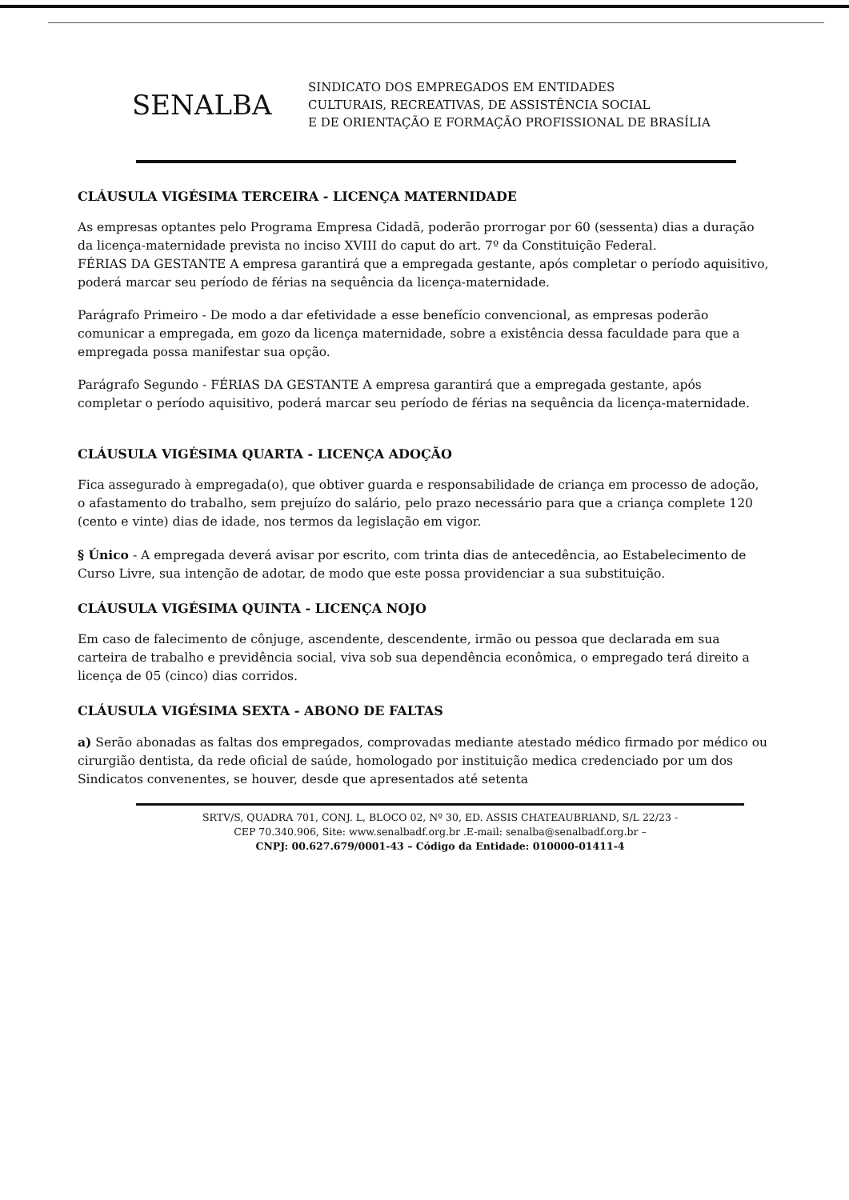SENALBA
SINDICATO DOS EMPREGADOS EM ENTIDADES
CULTURAIS, RECREATIVAS, DE ASSISTÊNCIA SOCIAL
E DE ORIENTAÇÃO E FORMAÇÃO PROFISSIONAL DE BRASÍLIA
CLÁUSULA VIGÉSIMA TERCEIRA - LICENÇA MATERNIDADE
As empresas optantes pelo Programa Empresa Cidadã, poderão prorrogar por 60 (sessenta) dias a duração da licença-maternidade prevista no inciso XVIII do caput do art. 7º da Constituição Federal.
FÉRIAS DA GESTANTE A empresa garantirá que a empregada gestante, após completar o período aquisitivo, poderá marcar seu período de férias na sequência da licença-maternidade.
Parágrafo Primeiro - De modo a dar efetividade a esse benefício convencional, as empresas poderão comunicar a empregada, em gozo da licença maternidade, sobre a existência dessa faculdade para que a empregada possa manifestar sua opção.
Parágrafo Segundo - FÉRIAS DA GESTANTE A empresa garantirá que a empregada gestante, após completar o período aquisitivo, poderá marcar seu período de férias na sequência da licença-maternidade.
CLÁUSULA VIGÉSIMA QUARTA - LICENÇA ADOÇÃO
Fica assegurado à empregada(o), que obtiver guarda e responsabilidade de criança em processo de adoção, o afastamento do trabalho, sem prejuízo do salário, pelo prazo necessário para que a criança complete 120 (cento e vinte) dias de idade, nos termos da legislação em vigor.
§ Único - A empregada deverá avisar por escrito, com trinta dias de antecedência, ao Estabelecimento de Curso Livre, sua intenção de adotar, de modo que este possa providenciar a sua substituição.
CLÁUSULA VIGÉSIMA QUINTA - LICENÇA NOJO
Em caso de falecimento de cônjuge, ascendente, descendente, irmão ou pessoa que declarada em sua carteira de trabalho e previdência social, viva sob sua dependência econômica, o empregado terá direito a licença de 05 (cinco) dias corridos.
CLÁUSULA VIGÉSIMA SEXTA - ABONO DE FALTAS
a) Serão abonadas as faltas dos empregados, comprovadas mediante atestado médico firmado por médico ou cirurgião dentista, da rede oficial de saúde, homologado por instituição medica credenciado por um dos Sindicatos convenentes, se houver, desde que apresentados até setenta
SRTV/S, QUADRA 701, CONJ. L, BLOCO 02, Nº 30, ED. ASSIS CHATEAUBRIAND, S/L 22/23 -
CEP 70.340.906, Site: www.senalbadf.org.br .E-mail: senalba@senalbadf.org.br –
CNPJ: 00.627.679/0001-43 – Código da Entidade: 010000-01411-4